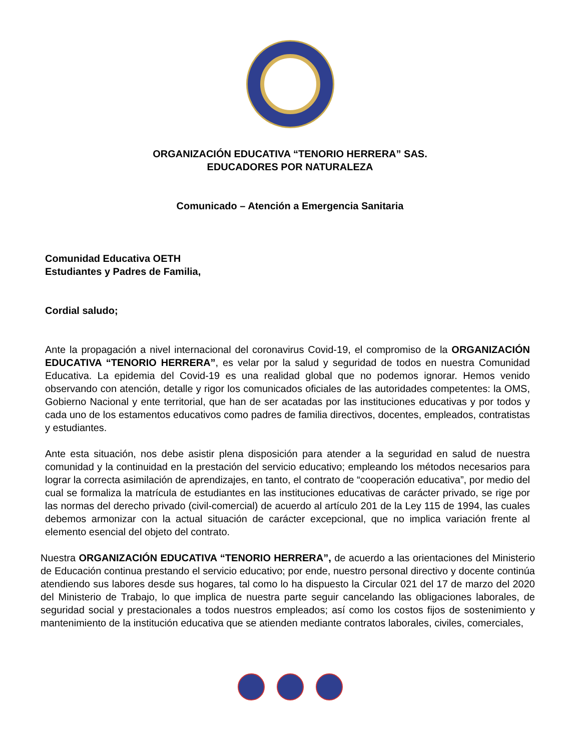ORGANIZACIÓN EDUCATIVA “TENORIO HERRERA” SAS.
EDUCADORES POR NATURALEZA
Comunicado – Atención a Emergencia Sanitaria
Comunidad Educativa OETH
Estudiantes y Padres de Familia,
Cordial saludo;
Ante la propagación a nivel internacional del coronavirus Covid-19, el compromiso de la ORGANIZACIÓN EDUCATIVA “TENORIO HERRERA”, es velar por la salud y seguridad de todos en nuestra Comunidad Educativa. La epidemia del Covid-19 es una realidad global que no podemos ignorar. Hemos venido observando con atención, detalle y rigor los comunicados oficiales de las autoridades competentes: la OMS, Gobierno Nacional y ente territorial, que han de ser acatadas por las instituciones educativas y por todos y cada uno de los estamentos educativos como padres de familia directivos, docentes, empleados, contratistas y estudiantes.
Ante esta situación, nos debe asistir plena disposición para atender a la seguridad en salud de nuestra comunidad y la continuidad en la prestación del servicio educativo; empleando los métodos necesarios para lograr la correcta asimilación de aprendizajes, en tanto, el contrato de “cooperación educativa”, por medio del cual se formaliza la matrícula de estudiantes en las instituciones educativas de carácter privado, se rige por las normas del derecho privado (civil-comercial) de acuerdo al artículo 201 de la Ley 115 de 1994, las cuales debemos armonizar con la actual situación de carácter excepcional, que no implica variación frente al elemento esencial del objeto del contrato.
Nuestra ORGANIZACIÓN EDUCATIVA “TENORIO HERRERA”, de acuerdo a las orientaciones del Ministerio de Educación continua prestando el servicio educativo; por ende, nuestro personal directivo y docente continúa atendiendo sus labores desde sus hogares, tal como lo ha dispuesto la Circular 021 del 17 de marzo del 2020 del Ministerio de Trabajo, lo que implica de nuestra parte seguir cancelando las obligaciones laborales, de seguridad social y prestacionales a todos nuestros empleados; así como los costos fijos de sostenimiento y mantenimiento de la institución educativa que se atienden mediante contratos laborales, civiles, comerciales,